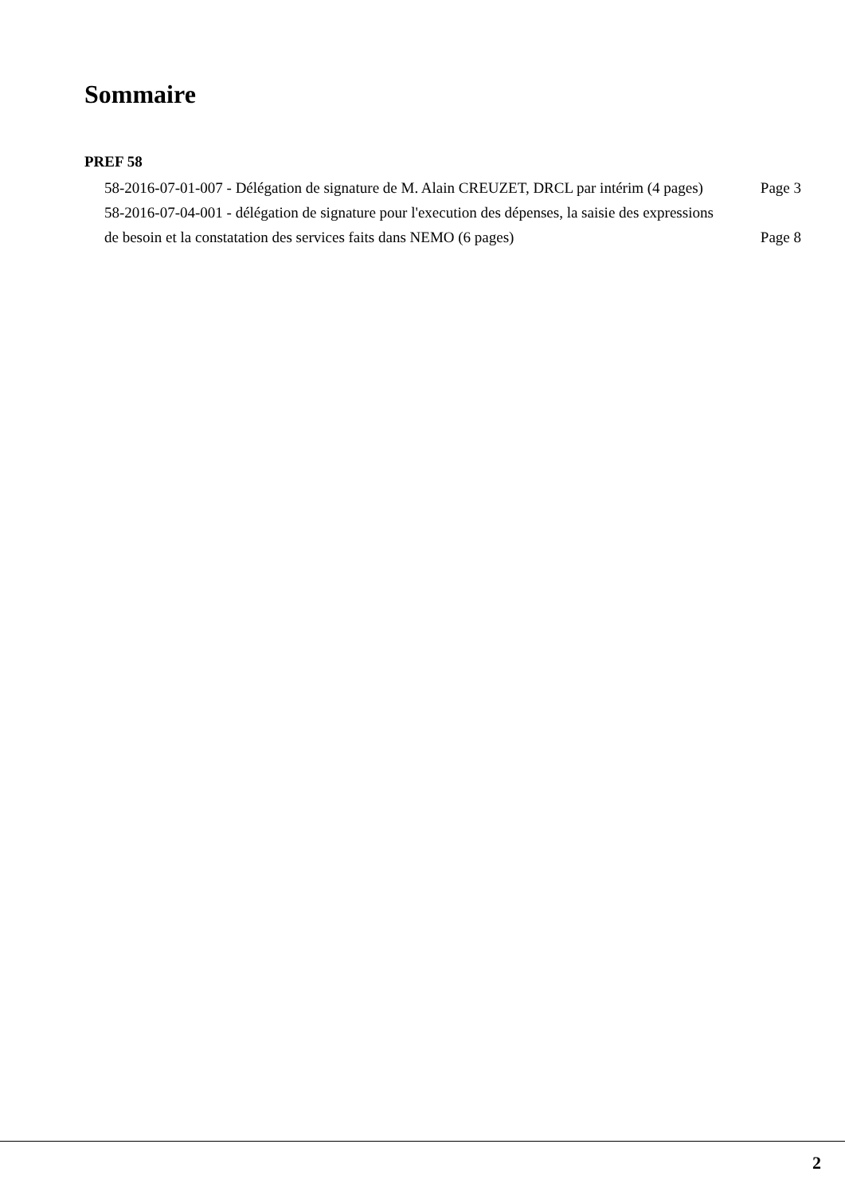Sommaire
PREF 58
58-2016-07-01-007 - Délégation de signature de M. Alain CREUZET, DRCL par intérim (4 pages)
Page 3
58-2016-07-04-001 - délégation de signature pour l'execution des dépenses, la saisie des expressions de besoin et la constatation des services faits dans NEMO (6 pages)
Page 8
2